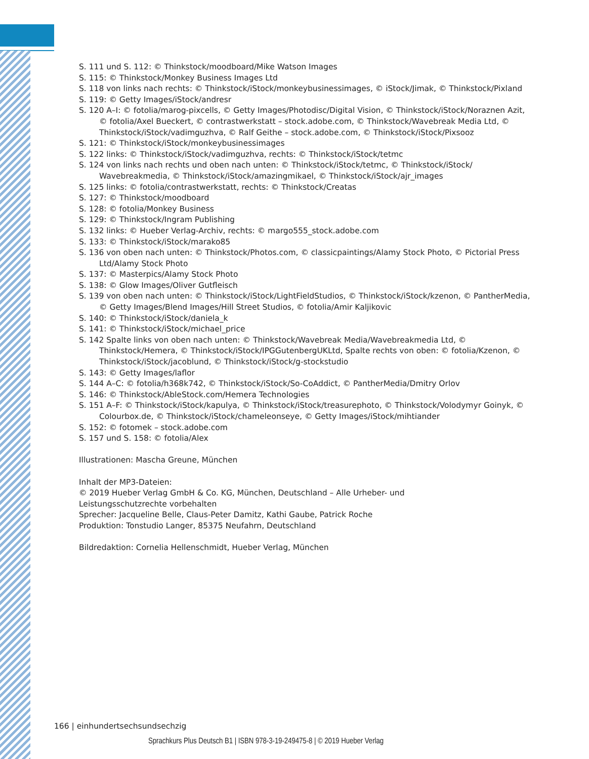S. 111 und S. 112: © Thinkstock/moodboard/Mike Watson Images
S. 115: © Thinkstock/Monkey Business Images Ltd
S. 118 von links nach rechts: © Thinkstock/iStock/monkeybusinessimages, © iStock/Jimak, © Thinkstock/Pixland
S. 119: © Getty Images/iStock/andresr
S. 120 A–I: © fotolia/marog-pixcells, © Getty Images/Photodisc/Digital Vision, © Thinkstock/iStock/Noraznen Azit, © fotolia/Axel Bueckert, © contrastwerkstatt – stock.adobe.com, © Thinkstock/Wavebreak Media Ltd, © Thinkstock/iStock/vadimguzhva, © Ralf Geithe – stock.adobe.com, © Thinkstock/iStock/Pixsooz
S. 121: © Thinkstock/iStock/monkeybusinessimages
S. 122 links: © Thinkstock/iStock/vadimguzhva, rechts: © Thinkstock/iStock/tetmc
S. 124 von links nach rechts und oben nach unten: © Thinkstock/iStock/tetmc, © Thinkstock/iStock/ Wavebreakmedia, © Thinkstock/iStock/amazingmikael, © Thinkstock/iStock/ajr_images
S. 125 links: © fotolia/contrastwerkstatt, rechts: © Thinkstock/Creatas
S. 127: © Thinkstock/moodboard
S. 128: © fotolia/Monkey Business
S. 129: © Thinkstock/Ingram Publishing
S. 132 links: © Hueber Verlag-Archiv, rechts: © margo555_stock.adobe.com
S. 133: © Thinkstock/iStock/marako85
S. 136 von oben nach unten: © Thinkstock/Photos.com, © classicpaintings/Alamy Stock Photo, © Pictorial Press Ltd/Alamy Stock Photo
S. 137: © Masterpics/Alamy Stock Photo
S. 138: © Glow Images/Oliver Gutfleisch
S. 139 von oben nach unten: © Thinkstock/iStock/LightFieldStudios, © Thinkstock/iStock/kzenon, © PantherMedia, © Getty Images/Blend Images/Hill Street Studios, © fotolia/Amir Kaljikovic
S. 140: © Thinkstock/iStock/daniela_k
S. 141: © Thinkstock/iStock/michael_price
S. 142 Spalte links von oben nach unten: © Thinkstock/Wavebreak Media/Wavebreakmedia Ltd, © Thinkstock/Hemera, © Thinkstock/iStock/IPGGutenbergUKLtd, Spalte rechts von oben: © fotolia/Kzenon, © Thinkstock/iStock/jacoblund, © Thinkstock/iStock/g-stockstudio
S. 143: © Getty Images/laflor
S. 144 A–C: © fotolia/h368k742, © Thinkstock/iStock/So-CoAddict, © PantherMedia/Dmitry Orlov
S. 146: © Thinkstock/AbleStock.com/Hemera Technologies
S. 151 A–F: © Thinkstock/iStock/kapulya, © Thinkstock/iStock/treasurephoto, © Thinkstock/Volodymyr Goinyk, © Colourbox.de, © Thinkstock/iStock/chameleonseye, © Getty Images/iStock/mihtiander
S. 152: © fotomek – stock.adobe.com
S. 157 und S. 158: © fotolia/Alex
Illustrationen: Mascha Greune, München
Inhalt der MP3-Dateien:
© 2019 Hueber Verlag GmbH & Co. KG, München, Deutschland – Alle Urheber- und
Leistungsschutzrechte vorbehalten
Sprecher: Jacqueline Belle, Claus-Peter Damitz, Kathi Gaube, Patrick Roche
Produktion: Tonstudio Langer, 85375 Neufahrn, Deutschland
Bildredaktion: Cornelia Hellenschmidt, Hueber Verlag, München
166 | einhundertsechsundsechzig
Sprachkurs Plus Deutsch B1 | ISBN 978-3-19-249475-8 | © 2019 Hueber Verlag